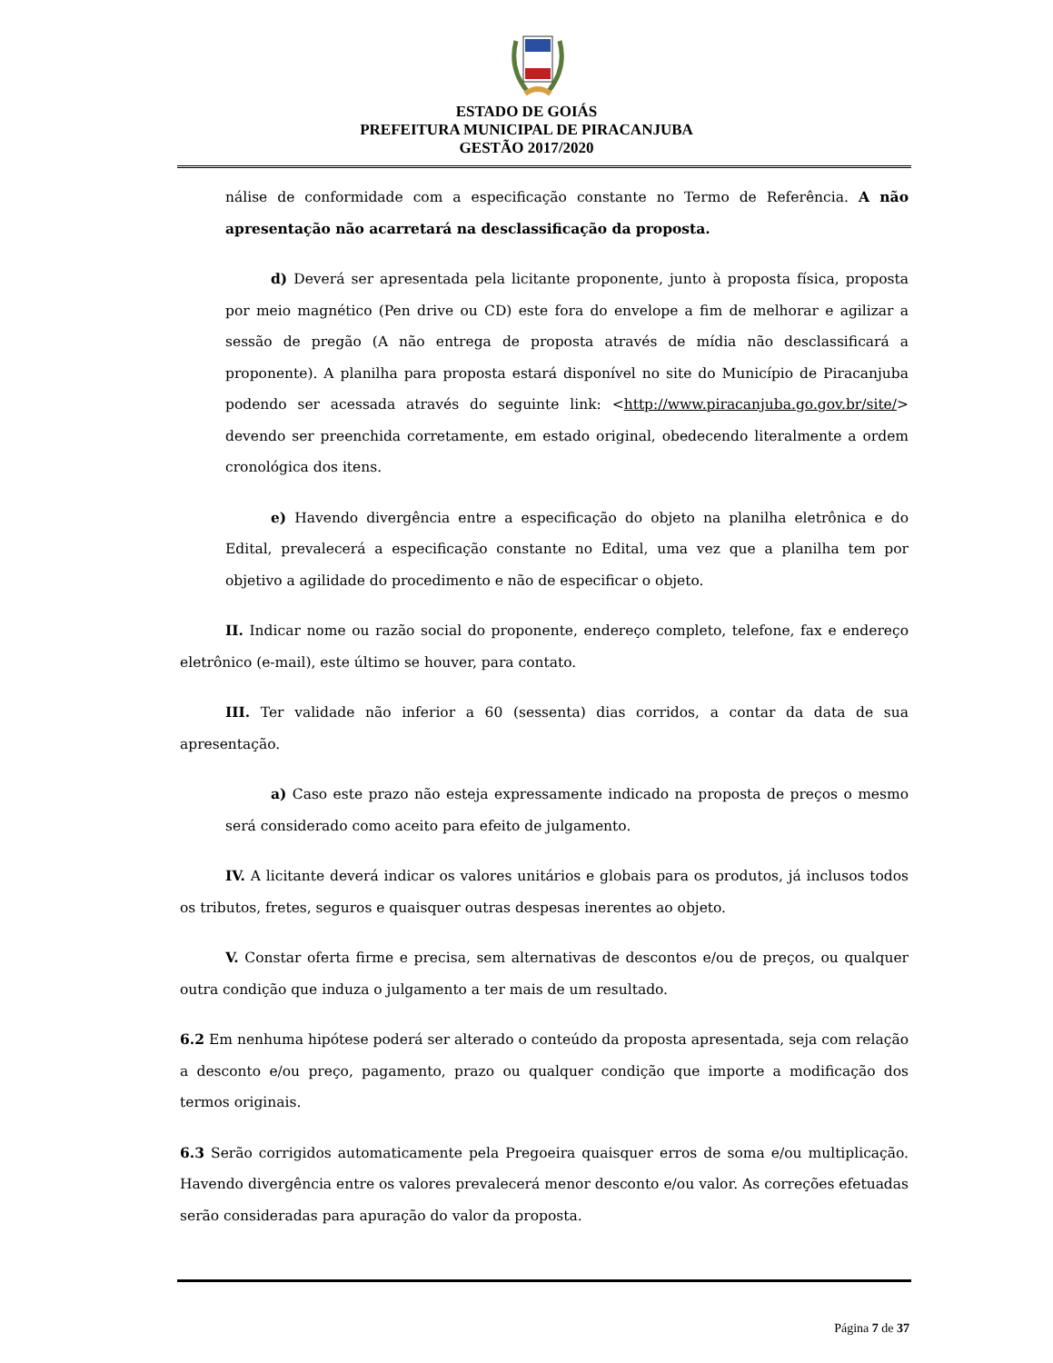ESTADO DE GOIÁS
PREFEITURA MUNICIPAL DE PIRACANJUBA
GESTÃO 2017/2020
nálise de conformidade com a especificação constante no Termo de Referência. A não apresentação não acarretará na desclassificação da proposta.
d) Deverá ser apresentada pela licitante proponente, junto à proposta física, proposta por meio magnético (Pen drive ou CD) este fora do envelope a fim de melhorar e agilizar a sessão de pregão (A não entrega de proposta através de mídia não desclassificará a proponente). A planilha para proposta estará disponível no site do Município de Piracanjuba podendo ser acessada através do seguinte link: <http://www.piracanjuba.go.gov.br/site/> devendo ser preenchida corretamente, em estado original, obedecendo literalmente a ordem cronológica dos itens.
e) Havendo divergência entre a especificação do objeto na planilha eletrônica e do Edital, prevalecerá a especificação constante no Edital, uma vez que a planilha tem por objetivo a agilidade do procedimento e não de especificar o objeto.
II. Indicar nome ou razão social do proponente, endereço completo, telefone, fax e endereço eletrônico (e-mail), este último se houver, para contato.
III. Ter validade não inferior a 60 (sessenta) dias corridos, a contar da data de sua apresentação.
a) Caso este prazo não esteja expressamente indicado na proposta de preços o mesmo será considerado como aceito para efeito de julgamento.
IV. A licitante deverá indicar os valores unitários e globais para os produtos, já inclusos todos os tributos, fretes, seguros e quaisquer outras despesas inerentes ao objeto.
V. Constar oferta firme e precisa, sem alternativas de descontos e/ou de preços, ou qualquer outra condição que induza o julgamento a ter mais de um resultado.
6.2 Em nenhuma hipótese poderá ser alterado o conteúdo da proposta apresentada, seja com relação a desconto e/ou preço, pagamento, prazo ou qualquer condição que importe a modificação dos termos originais.
6.3 Serão corrigidos automaticamente pela Pregoeira quaisquer erros de soma e/ou multiplicação. Havendo divergência entre os valores prevalecerá menor desconto e/ou valor. As correções efetuadas serão consideradas para apuração do valor da proposta.
Página 7 de 37